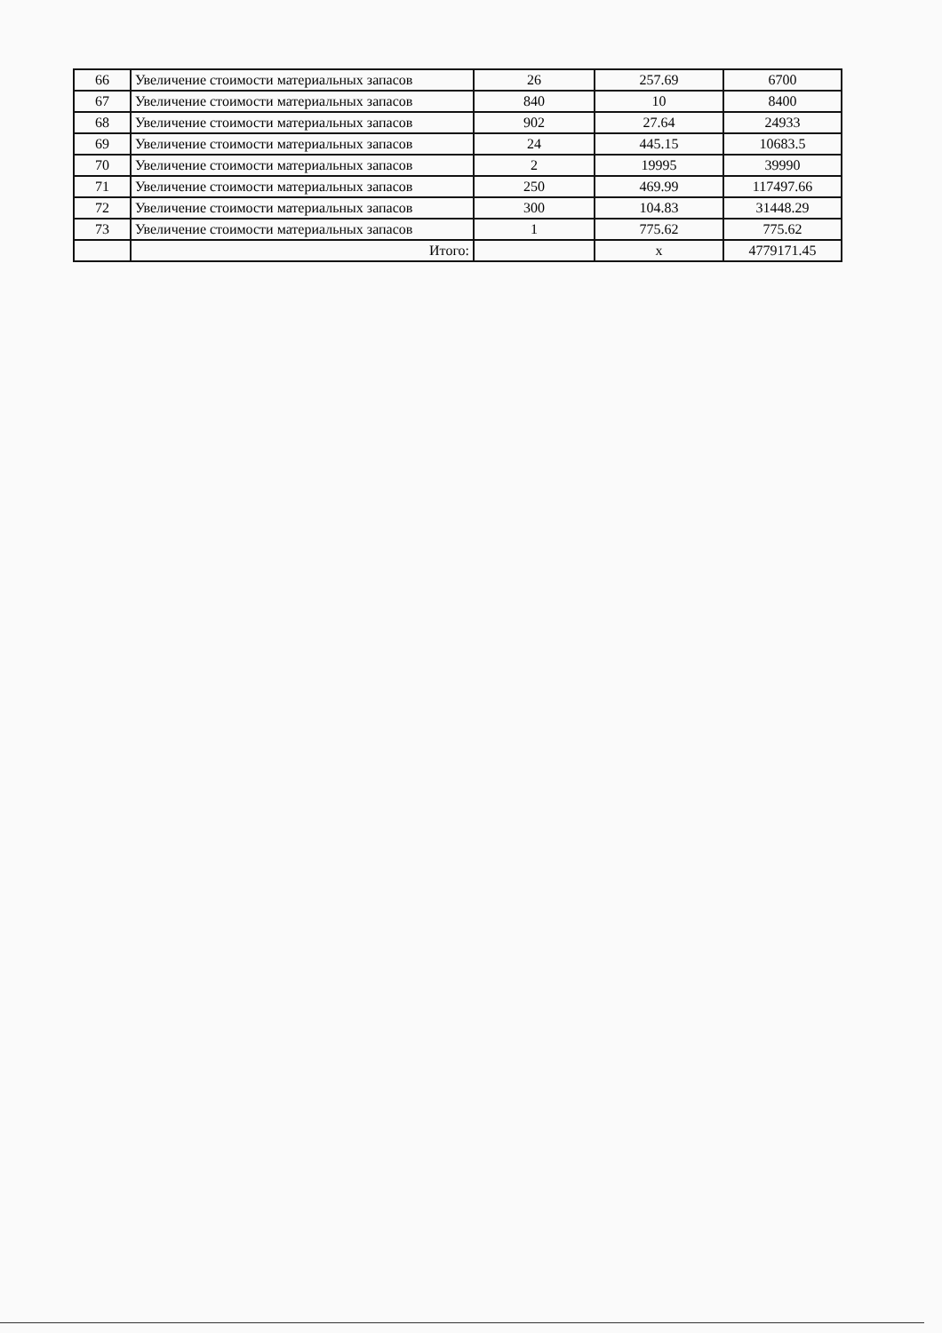| 66 | Увеличение стоимости материальных запасов | 26 | 257.69 | 6700 |
| 67 | Увеличение стоимости материальных запасов | 840 | 10 | 8400 |
| 68 | Увеличение стоимости материальных запасов | 902 | 27.64 | 24933 |
| 69 | Увеличение стоимости материальных запасов | 24 | 445.15 | 10683.5 |
| 70 | Увеличение стоимости материальных запасов | 2 | 19995 | 39990 |
| 71 | Увеличение стоимости материальных запасов | 250 | 469.99 | 117497.66 |
| 72 | Увеличение стоимости материальных запасов | 300 | 104.83 | 31448.29 |
| 73 | Увеличение стоимости материальных запасов | 1 | 775.62 | 775.62 |
| | Итого: | | x | 4779171.45 |